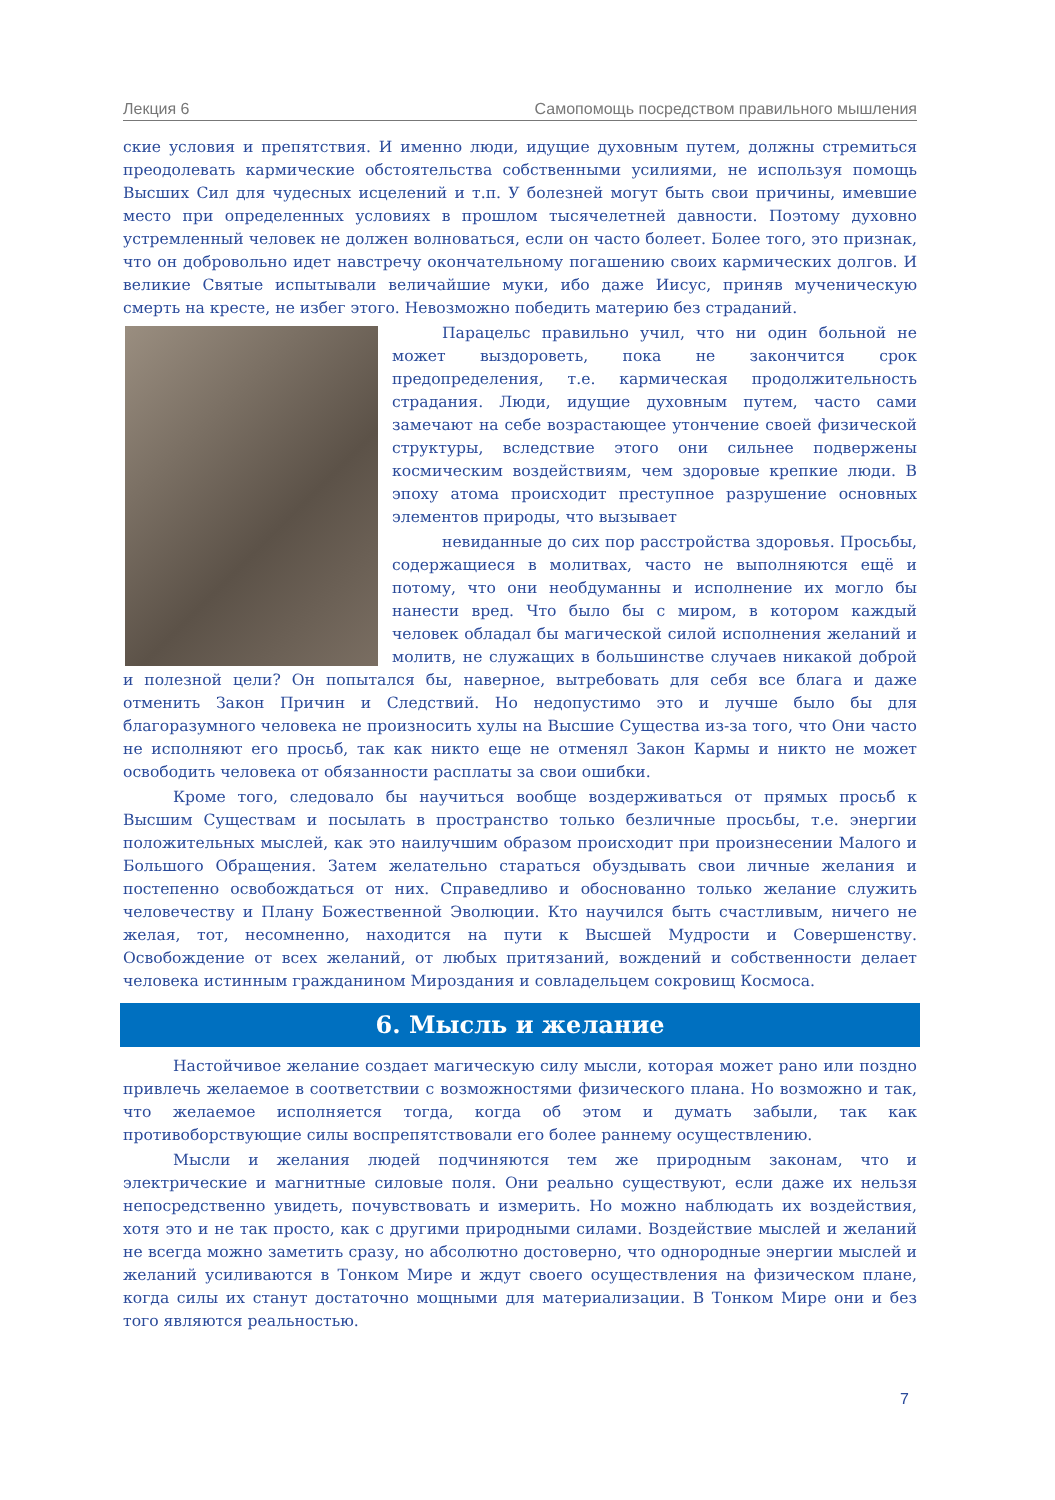Лекция 6 Самопомощь посредством правильного мышления
ские условия и препятствия. И именно люди, идущие духовным путем, должны стремиться преодолевать кармические обстоятельства собственными усилиями, не используя помощь Высших Сил для чудесных исцелений и т.п. У болезней могут быть свои причины, имевшие место при определенных условиях в прошлом тысячелетней давности. Поэтому духовно устремленный человек не должен волноваться, если он часто болеет. Более того, это признак, что он добровольно идет навстречу окончательному погашению своих кармических долгов. И великие Святые испытывали величайшие муки, ибо даже Иисус, приняв мученическую смерть на кресте, не избег этого. Невозможно победить материю без страданий.
Парацельс правильно учил, что ни один больной не может выздороветь, пока не закончится срок предопределения, т.е. кармическая продолжительность страдания. Люди, идущие духовным путем, часто сами замечают на себе возрастающее утончение своей физической структуры, вследствие этого они сильнее подвержены космическим воздействиям, чем здоровые крепкие люди. В эпоху атома происходит преступное разрушение основных элементов природы, что вызывает
невиданные до сих пор расстройства здоровья. Просьбы, содержащиеся в молитвах, часто не выполняются ещё и потому, что они необдуманны и исполнение их могло бы нанести вред. Что было бы с миром, в котором каждый человек обладал бы магической силой исполнения желаний и молитв, не служащих в большинстве случаев никакой доброй и полезной цели? Он попытался бы, наверное, вытребовать для себя все блага и даже отменить Закон Причин и Следствий. Но недопустимо это и лучше было бы для благоразумного человека не произносить хулы на Высшие Существа из-за того, что Они часто не исполняют его просьб, так как никто еще не отменял Закон Кармы и никто не может освободить человека от обязанности расплаты за свои ошибки.
Кроме того, следовало бы научиться вообще воздерживаться от прямых просьб к Высшим Существам и посылать в пространство только безличные просьбы, т.е. энергии положительных мыслей, как это наилучшим образом происходит при произнесении Малого и Большого Обращения. Затем желательно стараться обуздывать свои личные желания и постепенно освобождаться от них. Справедливо и обоснованно только желание служить человечеству и Плану Божественной Эволюции. Кто научился быть счастливым, ничего не желая, тот, несомненно, находится на пути к Высшей Мудрости и Совершенству. Освобождение от всех желаний, от любых притязаний, вождений и собственности делает человека истинным гражданином Мироздания и совладельцем сокровищ Космоса.
6. Мысль и желание
Настойчивое желание создает магическую силу мысли, которая может рано или поздно привлечь желаемое в соответствии с возможностями физического плана. Но возможно и так, что желаемое исполняется тогда, когда об этом и думать забыли, так как противоборствующие силы воспрепятствовали его более раннему осуществлению.
Мысли и желания людей подчиняются тем же природным законам, что и электрические и магнитные силовые поля. Они реально существуют, если даже их нельзя непосредственно увидеть, почувствовать и измерить. Но можно наблюдать их воздействия, хотя это и не так просто, как с другими природными силами. Воздействие мыслей и желаний не всегда можно заметить сразу, но абсолютно достоверно, что однородные энергии мыслей и желаний усиливаются в Тонком Мире и ждут своего осуществления на физическом плане, когда силы их станут достаточно мощными для материализации. В Тонком Мире они и без того являются реальностью.
7